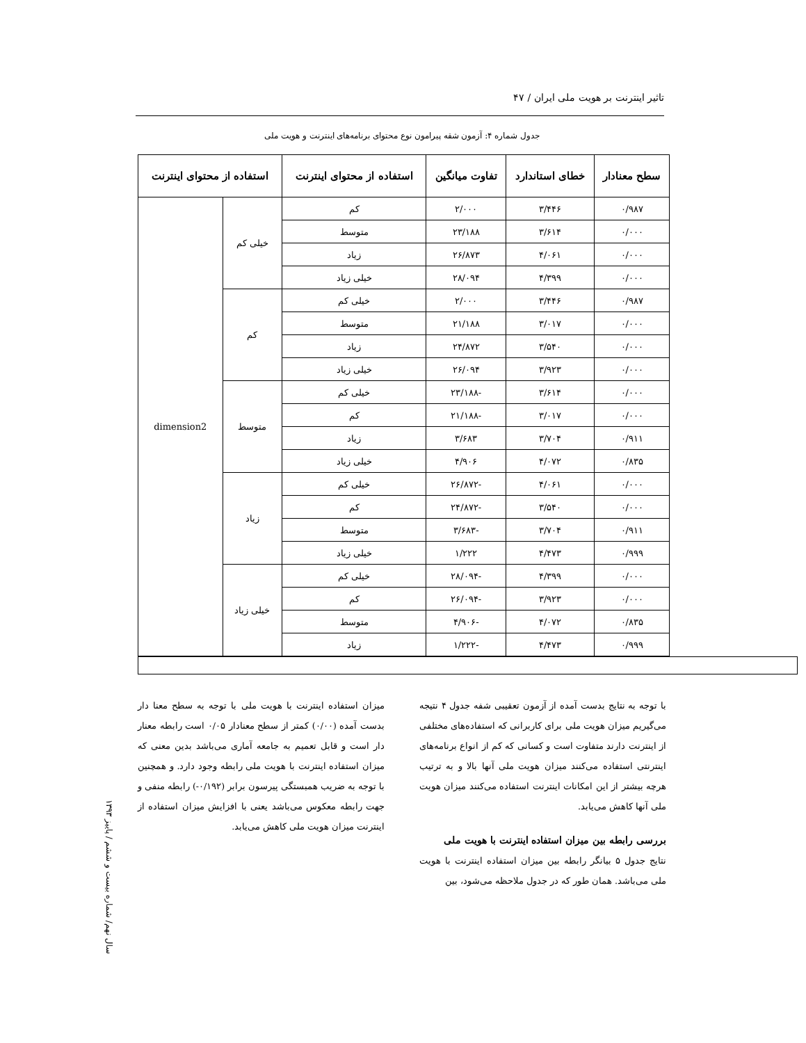تاثیر اینترنت بر هویت ملی ایران / ۴۷
جدول شماره ۴: آزمون شقه پیرامون نوع محتوای برنامه‌های اینترنت و هویت ملی
| سطح معنادار | خطای استاندارد | تفاوت میانگین | استفاده از محتوای اینترنت | استفاده از محتوای اینترنت | |
| --- | --- | --- | --- | --- | --- |
| ۰/۹۸۷ | ۳/۴۴۶ | ۲/۰۰۰ | کم | خیلی کم | dimension2 |
| ۰/۰۰۰ | ۳/۶۱۴ | ۲۳/۱۸۸ | متوسط | | |
| ۰/۰۰۰ | ۴/۰۶۱ | ۲۶/۸۷۳ | زیاد | | |
| ۰/۰۰۰ | ۴/۳۹۹ | ۲۸/۰۹۴ | خیلی زیاد | | |
| ۰/۹۸۷ | ۳/۴۴۶ | ۲/۰۰۰ | خیلی کم | کم | |
| ۰/۰۰۰ | ۳/۰۱۷ | ۲۱/۱۸۸ | متوسط | | |
| ۰/۰۰۰ | ۳/۵۴۰ | ۲۴/۸۷۲ | زیاد | | |
| ۰/۰۰۰ | ۳/۹۲۳ | ۲۶/۰۹۴ | خیلی زیاد | | |
| ۰/۰۰۰ | ۳/۶۱۴ | -۲۳/۱۸۸ | خیلی کم | متوسط | |
| ۰/۰۰۰ | ۳/۰۱۷ | -۲۱/۱۸۸ | کم | | |
| ۰/۹۱۱ | ۳/۷۰۴ | ۳/۶۸۳ | زیاد | | |
| ۰/۸۳۵ | ۴/۰۷۲ | ۴/۹۰۶ | خیلی زیاد | | |
| ۰/۰۰۰ | ۴/۰۶۱ | -۲۶/۸۷۲ | خیلی کم | زیاد | |
| ۰/۰۰۰ | ۳/۵۴۰ | -۲۴/۸۷۲ | کم | | |
| ۰/۹۱۱ | ۳/۷۰۴ | -۳/۶۸۳ | متوسط | | |
| ۰/۹۹۹ | ۴/۴۷۳ | ۱/۲۲۲ | خیلی زیاد | | |
| ۰/۰۰۰ | ۴/۳۹۹ | -۲۸/۰۹۴ | خیلی کم | خیلی زیاد | |
| ۰/۰۰۰ | ۳/۹۲۳ | -۲۶/۰۹۴ | کم | | |
| ۰/۸۳۵ | ۴/۰۷۲ | -۴/۹۰۶ | متوسط | | |
| ۰/۹۹۹ | ۴/۴۷۳ | -۱/۲۲۲ | زیاد | | |
با توجه به نتایج بدست آمده از آزمون تعقیبی شفه جدول ۴ نتیجه می‌گیریم میزان هویت ملی برای کاربرانی که استفاده‌های مختلفی از اینترنت دارند متفاوت است و کسانی که کم از انواع برنامه‌های اینترنتی استفاده می‌کنند میزان هویت ملی آنها بالا و به ترتیب هرچه بیشتر از این امکانات اینترنت استفاده می‌کنند میزان هویت ملی آنها کاهش می‌یابد.
بررسی رابطه بین میزان استفاده اینترنت با هویت ملی
نتایج جدول ۵ بیانگر رابطه بین میزان استفاده اینترنت با هویت ملی می‌باشد. همان طور که در جدول ملاحظه می‌شود، بین
میزان استفاده اینترنت با هویت ملی با توجه به سطح معنا دار بدست آمده (۰/۰۰) کمتر از سطح معنادار ۰/۰۵ است رابطه معنار دار است و قابل تعمیم به جامعه آماری می‌باشد بدین معنی که میزان استفاده اینترنت با هویت ملی رابطه وجود دارد. و همچنین با توجه به ضریب همبستگی پیرسون برابر (۰/۱۹۲-) رابطه منفی و جهت رابطه معکوس می‌باشد یعنی با افزایش میزان استفاده از اینترنت میزان هویت ملی کاهش می‌یابد.
سال نهم/ شماره بیست و ششم / پاییز ۱۳۹۳